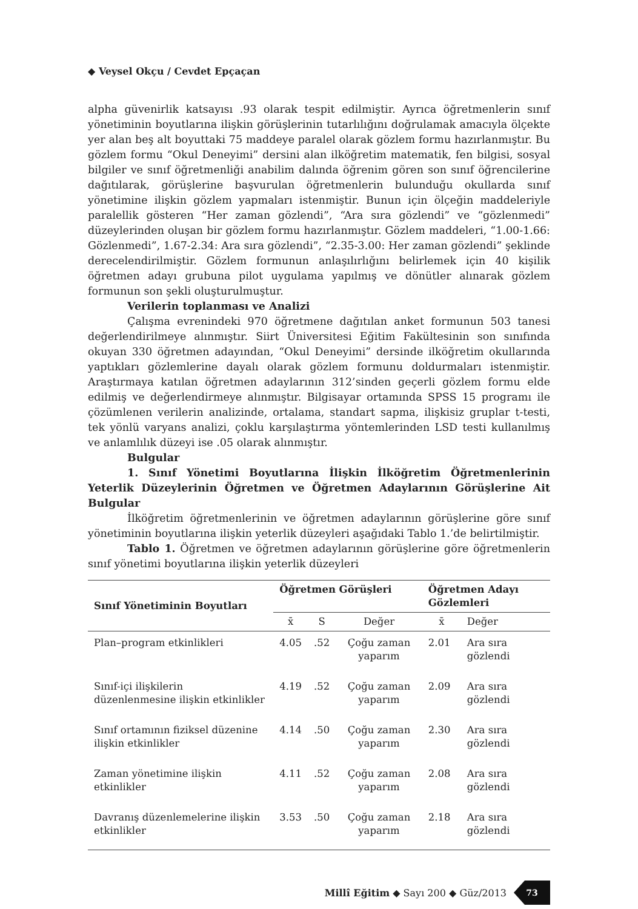◆ Veysel Okçu / Cevdet Epçaçan
alpha güvenirlik katsayısı .93 olarak tespit edilmiştir. Ayrıca öğretmenlerin sınıf yönetiminin boyutlarına ilişkin görüşlerinin tutarlılığını doğrulamak amacıyla ölçekte yer alan beş alt boyuttaki 75 maddeye paralel olarak gözlem formu hazırlanmıştır. Bu gözlem formu “Okul Deneyimi” dersini alan ilköğretim matematik, fen bilgisi, sosyal bilgiler ve sınıf öğretmenliği anabilim dalında öğrenim gören son sınıf öğrencilerine dağıtılarak, görüşlerine başvurulan öğretmenlerin bulunduğu okullarda sınıf yönetimine ilişkin gözlem yapmaları istenmiştir. Bunun için ölçeğin maddeleriyle paralellik gösteren “Her zaman gözlendi”, “Ara sıra gözlendi” ve “gözlenmedi” düzeylerinden oluşan bir gözlem formu hazırlanmıştır. Gözlem maddeleri, “1.00-1.66: Gözlenmedi”, 1.67-2.34: Ara sıra gözlendi”, “2.35-3.00: Her zaman gözlendi” şeklinde derecelendirilmiştir. Gözlem formunun anlaşılırlığını belirlemek için 40 kişilik öğretmen adayı grubuna pilot uygulama yapılmış ve dönütler alınarak gözlem formunun son şekli oluşturulmuştur.
Verilerin toplanması ve Analizi
Çalışma evrenindeki 970 öğretmene dağıtılan anket formunun 503 tanesi değerlendirilmeye alınmıştır. Siirt Üniversitesi Eğitim Fakültesinin son sınıfında okuyan 330 öğretmen adayından, “Okul Deneyimi” dersinde ilköğretim okullarında yaptıkları gözlemlerine dayalı olarak gözlem formunu doldurmaları istenmiştir. Araştırmaya katılan öğretmen adaylarının 312’sinden geçerli gözlem formu elde edilmiş ve değerlendirmeye alınmıştır. Bilgisayar ortamında SPSS 15 programı ile çözümlenen verilerin analizinde, ortalama, standart sapma, ilişkisiz gruplar t-testi, tek yönlü varyans analizi, çoklu karşılaştırma yöntemlerinden LSD testi kullanılmış ve anlamlılık düzeyi ise .05 olarak alınmıştır.
Bulgular
1. Sınıf Yönetimi Boyutlarına İlişkin İlköğretim Öğretmenlerinin Yeterlik Düzeylerinin Öğretmen ve Öğretmen Adaylarının Görüşlerine Ait Bulgular
İlköğretim öğretmenlerinin ve öğretmen adaylarının görüşlerine göre sınıf yönetiminin boyutlarına ilişkin yeterlik düzeyleri aşağıdaki Tablo 1.’de belirtilmiştir.
Tablo 1. Öğretmen ve öğretmen adaylarının görüşlerine göre öğretmenlerin sınıf yönetimi boyutlarına ilişkin yeterlik düzeyleri
| Sınıf Yönetiminin Boyutları | Öğretmen Görüşleri | | | Öğretmen Adayı Gözlemleri | |
| --- | --- | --- | --- | --- | --- |
| | x̄ | S | Değer | x̄ | Değer |
| Plan–program etkinlikleri | 4.05 | .52 | Çoğu zaman yaparım | 2.01 | Ara sıra gözlendi |
| Sınıf-içi ilişkilerin düzenlenmesine ilişkin etkinlikler | 4.19 | .52 | Çoğu zaman yaparım | 2.09 | Ara sıra gözlendi |
| Sınıf ortamının fiziksel düzenine ilişkin etkinlikler | 4.14 | .50 | Çoğu zaman yaparım | 2.30 | Ara sıra gözlendi |
| Zaman yönetimine ilişkin etkinlikler | 4.11 | .52 | Çoğu zaman yaparım | 2.08 | Ara sıra gözlendi |
| Davranış düzenlemelerine ilişkin etkinlikler | 3.53 | .50 | Çoğu zaman yaparım | 2.18 | Ara sıra gözlendi |
Millî Eğitim ◆ Sayı 200 ◆ Güz/2013 73